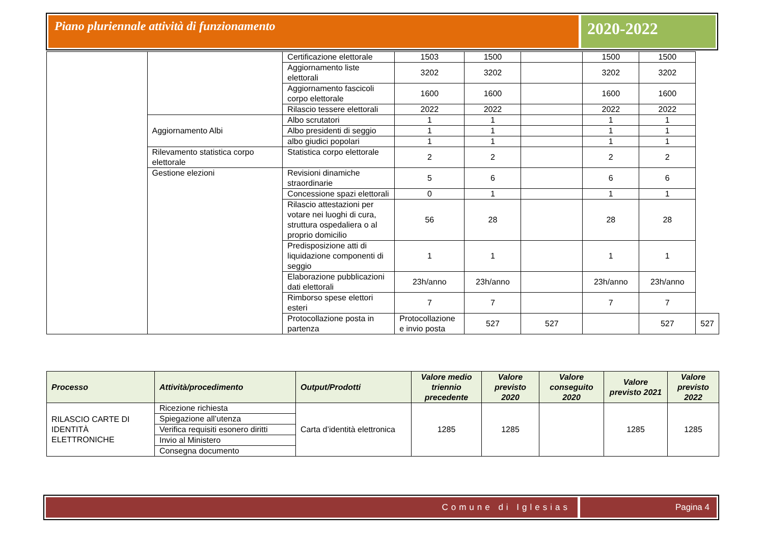Piano pluriennale attività di funzionamento
2020-2022
| | | Certificazione elettorale | 1503 | 1500 | | 1500 | 1500 | |
| | | Aggiornamento liste elettorali | 3202 | 3202 | | 3202 | 3202 | |
| | | Aggiornamento fascicoli corpo elettorale | 1600 | 1600 | | 1600 | 1600 | |
| | | Rilascio tessere elettorali | 2022 | 2022 | | 2022 | 2022 | |
| | Aggiornamento Albi | Albo scrutatori | 1 | 1 | | 1 | 1 | |
| | | Albo presidenti di seggio | 1 | 1 | | 1 | 1 | |
| | | albo giudici popolari | 1 | 1 | | 1 | 1 | |
| | Rilevamento statistica corpo elettorale | Statistica corpo elettorale | 2 | 2 | | 2 | 2 | |
| | Gestione elezioni | Revisioni dinamiche straordinarie | 5 | 6 | | 6 | 6 | |
| | | Concessione spazi elettorali | 0 | 1 | | 1 | 1 | |
| | | Rilascio attestazioni per votare nei luoghi di cura, struttura ospedaliera o al proprio domicilio | 56 | 28 | | 28 | 28 | |
| | | Predisposizione atti di liquidazione componenti di seggio | 1 | 1 | | 1 | 1 | |
| | | Elaborazione pubblicazioni dati elettorali | 23h/anno | 23h/anno | | 23h/anno | 23h/anno | |
| | | Rimborso spese elettori esteri | 7 | 7 | | 7 | 7 | |
| | | Protocollazione posta in partenza | Protocollazione e invio posta | 527 | 527 | | 527 | 527 |
| Processo | Attività/procedimento | Output/Prodotti | Valore medio triennio precedente | Valore previsto 2020 | Valore conseguito 2020 | Valore previsto 2021 | Valore previsto 2022 |
| --- | --- | --- | --- | --- | --- | --- | --- |
| RILASCIO CARTE DI IDENTITÀ ELETTRONICHE | Ricezione richiesta | Carta d’identità elettronica | 1285 | 1285 | | 1285 | 1285 |
| | Spiegazione all’utenza | | | | | | |
| | Verifica requisiti esonero diritti | | | | | | |
| | Invio al Ministero | | | | | | |
| | Consegna documento | | | | | | |
Comune di Iglesias Pagina 4